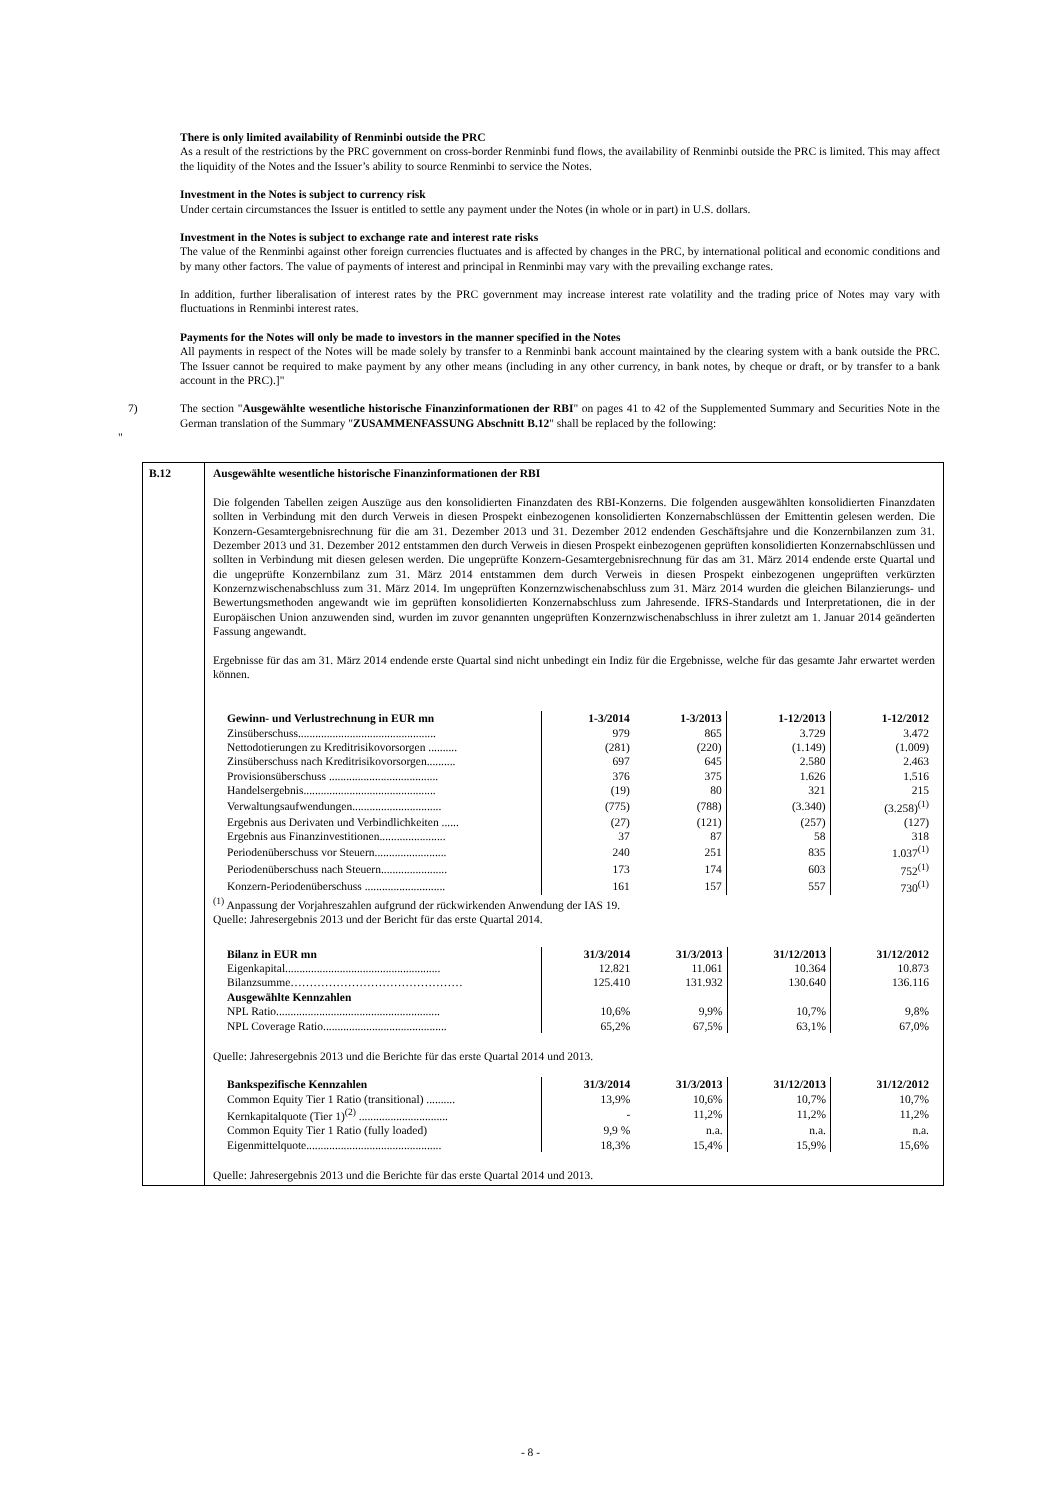There is only limited availability of Renminbi outside the PRC
As a result of the restrictions by the PRC government on cross-border Renminbi fund flows, the availability of Renminbi outside the PRC is limited. This may affect the liquidity of the Notes and the Issuer’s ability to source Renminbi to service the Notes.
Investment in the Notes is subject to currency risk
Under certain circumstances the Issuer is entitled to settle any payment under the Notes (in whole or in part) in U.S. dollars.
Investment in the Notes is subject to exchange rate and interest rate risks
The value of the Renminbi against other foreign currencies fluctuates and is affected by changes in the PRC, by international political and economic conditions and by many other factors. The value of payments of interest and principal in Renminbi may vary with the prevailing exchange rates.
In addition, further liberalisation of interest rates by the PRC government may increase interest rate volatility and the trading price of Notes may vary with fluctuations in Renminbi interest rates.
Payments for the Notes will only be made to investors in the manner specified in the Notes
All payments in respect of the Notes will be made solely by transfer to a Renminbi bank account maintained by the clearing system with a bank outside the PRC. The Issuer cannot be required to make payment by any other means (including in any other currency, in bank notes, by cheque or draft, or by transfer to a bank account in the PRC).]"
7) The section "Ausgewählte wesentliche historische Finanzinformationen der RBI" on pages 41 to 42 of the Supplemented Summary and Securities Note in the German translation of the Summary "ZUSAMMENFASSUNG Abschnitt B.12" shall be replaced by the following:
"
B.12 Ausgewählte wesentliche historische Finanzinformationen der RBI
Die folgenden Tabellen zeigen Auszüge aus den konsolidierten Finanzdaten des RBI-Konzerns. Die folgenden ausgewählten konsolidierten Finanzdaten sollten in Verbindung mit den durch Verweis in diesen Prospekt einbezogenen konsolidierten Konzernabschlüssen der Emittentin gelesen werden. Die Konzern-Gesamtergebnisrechnung für die am 31. Dezember 2013 und 31. Dezember 2012 endenden Geschäftsjahre und die Konzernbilanzen zum 31. Dezember 2013 und 31. Dezember 2012 entstammen den durch Verweis in diesen Prospekt einbezogenen geprüften konsolidierten Konzernabschlüssen und sollten in Verbindung mit diesen gelesen werden. Die ungeprüfte Konzern-Gesamtergebnisrechnung für das am 31. März 2014 endende erste Quartal und die ungeprüfte Konzernbilanz zum 31. März 2014 entstammen dem durch Verweis in diesen Prospekt einbezogenen ungeprüften verkürzten Konzernzwischenabschluss zum 31. März 2014. Im ungeprüften Konzernzwischenabschluss zum 31. März 2014 wurden die gleichen Bilanzierungs- und Bewertungsmethoden angewandt wie im geprüften konsolidierten Konzernabschluss zum Jahresende. IFRS-Standards und Interpretationen, die in der Europäischen Union anzuwenden sind, wurden im zuvor genannten ungeprüften Konzernzwischenabschluss in ihrer zuletzt am 1. Januar 2014 geänderten Fassung angewandt.
Ergebnisse für das am 31. März 2014 endende erste Quartal sind nicht unbedingt ein Indiz für die Ergebnisse, welche für das gesamte Jahr erwartet werden können.
| Gewinn- und Verlustrechnung in EUR mn | 1-3/2014 | 1-3/2013 | 1-12/2013 | 1-12/2012 |
| --- | --- | --- | --- | --- |
| Zinsüberschuss................................................ | 979 | 865 | 3.729 | 3.472 |
| Nettodotierungen zu Kreditrisikovorsorgen .......... | (281) | (220) | (1.149) | (1.009) |
| Zinsüberschuss nach Kreditrisikovorsorgen.......... | 697 | 645 | 2.580 | 2.463 |
| Provisionsüberschuss ...................................... | 376 | 375 | 1.626 | 1.516 |
| Handelsergebnis.............................................. | (19) | 80 | 321 | 215 |
| Verwaltungsaufwendungen............................... | (775) | (788) | (3.340) | (3.258)<sup>(1)</sup> |
| Ergebnis aus Derivaten und Verbindlichkeiten ...... | (27) | (121) | (257) | (127) |
| Ergebnis aus Finanzinvestitionen....................... | 37 | 87 | 58 | 318 |
| Periodenüberschuss vor Steuern......................... | 240 | 251 | 835 | 1.037<sup>(1)</sup> |
| Periodenüberschuss nach Steuern....................... | 173 | 174 | 603 | 752<sup>(1)</sup> |
| Konzern-Periodenüberschuss ............................ | 161 | 157 | 557 | 730<sup>(1)</sup> |
<sup>(1)</sup> Anpassung der Vorjahreszahlen aufgrund der rückwirkenden Anwendung der IAS 19.
Quelle: Jahresergebnis 2013 und der Bericht für das erste Quartal 2014.
| Bilanz in EUR mn | 31/3/2014 | 31/3/2013 | 31/12/2013 | 31/12/2012 |
| --- | --- | --- | --- | --- |
| Eigenkapital...................................................... | 12.821 | 11.061 | 10.364 | 10.873 |
| Bilanzsumme……………………………………… | 125.410 | 131.932 | 130.640 | 136.116 |
| Ausgewählte Kennzahlen | | | | |
| NPL Ratio......................................................... | 10,6% | 9,9% | 10,7% | 9,8% |
| NPL Coverage Ratio........................................... | 65,2% | 67,5% | 63,1% | 67,0% |
Quelle: Jahresergebnis 2013 und die Berichte für das erste Quartal 2014 und 2013.
| Bankspezifische Kennzahlen | 31/3/2014 | 31/3/2013 | 31/12/2013 | 31/12/2012 |
| --- | --- | --- | --- | --- |
| Common Equity Tier 1 Ratio (transitional) .......... | 13,9% | 10,6% | 10,7% | 10,7% |
| Kernkapitalquote (Tier 1)<sup>(2)</sup> ............................... | - | 11,2% | 11,2% | 11,2% |
| Common Equity Tier 1 Ratio (fully loaded) | 9,9 % | n.a. | n.a. | n.a. |
| Eigenmittelquote............................................... | 18,3% | 15,4% | 15,9% | 15,6% |
Quelle: Jahresergebnis 2013 und die Berichte für das erste Quartal 2014 und 2013.
- 8 -